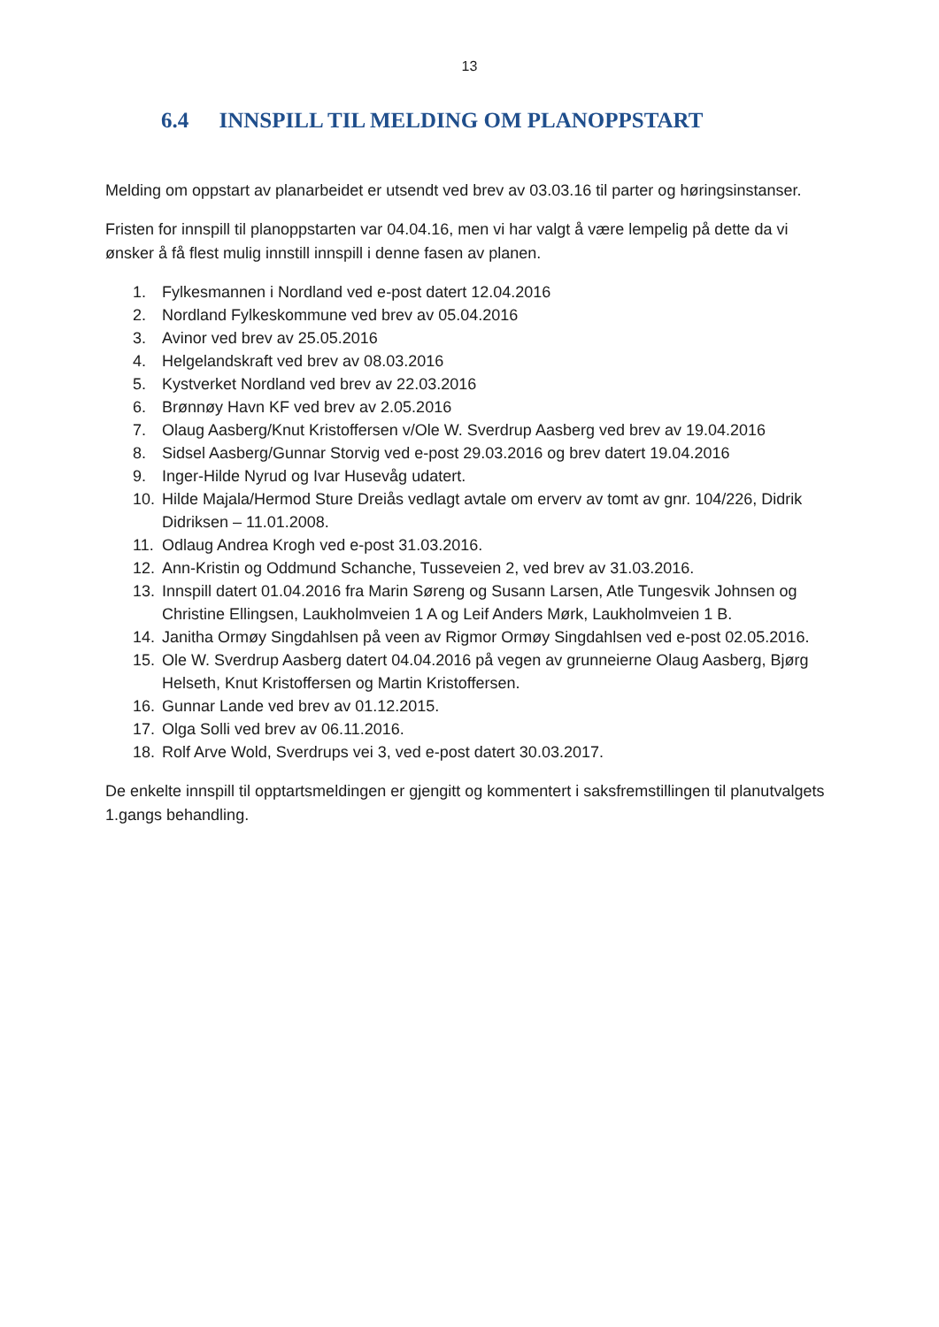13
6.4 INNSPILL TIL MELDING OM PLANOPPSTART
Melding om oppstart av planarbeidet er utsendt ved brev av 03.03.16 til parter og høringsinstanser.
Fristen for innspill til planoppstarten var 04.04.16, men vi har valgt å være lempelig på dette da vi ønsker å få flest mulig innstill innspill i denne fasen av planen.
1. Fylkesmannen i Nordland ved e-post datert 12.04.2016
2. Nordland Fylkeskommune ved brev av 05.04.2016
3. Avinor ved brev av 25.05.2016
4. Helgelandskraft ved brev av 08.03.2016
5. Kystverket Nordland ved brev av 22.03.2016
6. Brønnøy Havn KF ved brev av 2.05.2016
7. Olaug Aasberg/Knut Kristoffersen v/Ole W. Sverdrup Aasberg ved brev av 19.04.2016
8. Sidsel Aasberg/Gunnar Storvig ved e-post 29.03.2016 og brev datert 19.04.2016
9. Inger-Hilde Nyrud og Ivar Husevåg udatert.
10. Hilde Majala/Hermod Sture Dreiås vedlagt avtale om erverv av tomt av gnr. 104/226, Didrik Didriksen – 11.01.2008.
11. Odlaug Andrea Krogh ved e-post 31.03.2016.
12. Ann-Kristin og Oddmund Schanche, Tusseveien 2, ved brev av 31.03.2016.
13. Innspill datert 01.04.2016 fra Marin Søreng og Susann Larsen, Atle Tungesvik Johnsen og Christine Ellingsen, Laukholmveien 1 A og Leif Anders Mørk, Laukholmveien 1 B.
14. Janitha Ormøy Singdahlsen på veen av Rigmor Ormøy Singdahlsen ved e-post 02.05.2016.
15. Ole W. Sverdrup Aasberg datert 04.04.2016 på vegen av grunneierne Olaug Aasberg, Bjørg Helseth, Knut Kristoffersen og Martin Kristoffersen.
16. Gunnar Lande ved brev av 01.12.2015.
17. Olga Solli ved brev av 06.11.2016.
18. Rolf Arve Wold, Sverdrups vei 3, ved e-post datert 30.03.2017.
De enkelte innspill til opptartsmeldingen er gjengitt og kommentert i saksfremstillingen til planutvalgets 1.gangs behandling.